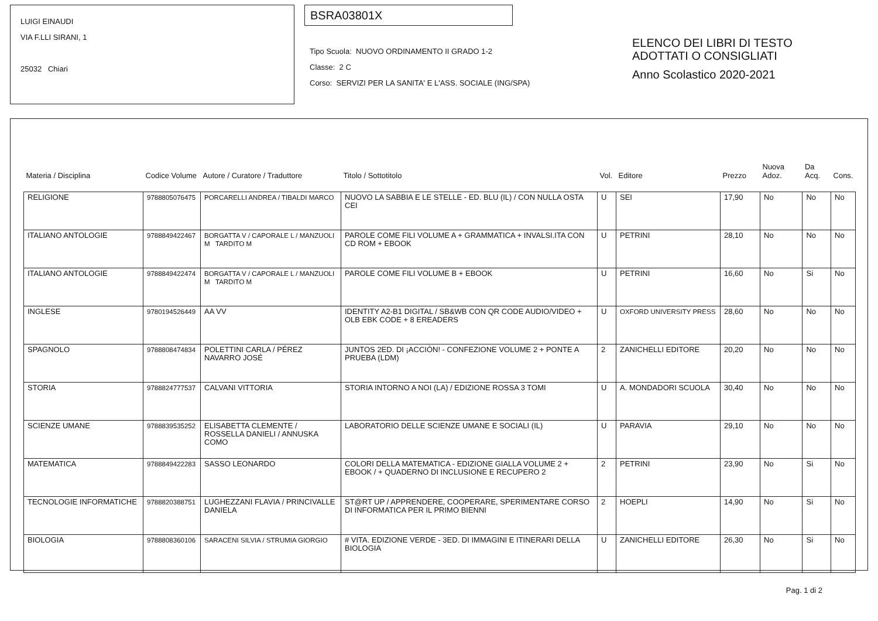LUIGI EINAUDI
VIA F.LLI SIRANI, 1
25032 Chiari
BSRA03801X
Tipo Scuola: NUOVO ORDINAMENTO II GRADO 1-2
Classe: 2 C
Corso: SERVIZI PER LA SANITA' E L'ASS. SOCIALE (ING/SPA)
ELENCO DEI LIBRI DI TESTO
ADOTTATI O CONSIGLIATI
Anno Scolastico 2020-2021
| Materia / Disciplina | Codice Volume | Autore / Curatore / Traduttore | Titolo / Sottotitolo | Vol. | Editore | Prezzo | Nuova Adoz. | Da Acq. | Cons. |
| --- | --- | --- | --- | --- | --- | --- | --- | --- | --- |
| RELIGIONE | 9788805076475 | PORCARELLI ANDREA / TIBALDI MARCO | NUOVO LA SABBIA E LE STELLE - ED. BLU (IL) / CON NULLA OSTA CEI | U | SEI | 17,90 | No | No | No |
| ITALIANO ANTOLOGIE | 9788849422467 | BORGATTA V / CAPORALE L / MANZUOLI M TARDITO M | PAROLE COME FILI VOLUME A + GRAMMATICA + INVALSI.ITA CON CD ROM + EBOOK | U | PETRINI | 28,10 | No | No | No |
| ITALIANO ANTOLOGIE | 9788849422474 | BORGATTA V / CAPORALE L / MANZUOLI M TARDITO M | PAROLE COME FILI VOLUME B + EBOOK | U | PETRINI | 16,60 | No | Si | No |
| INGLESE | 9780194526449 | AA VV | IDENTITY A2-B1 DIGITAL / SB&WB CON QR CODE AUDIO/VIDEO + OLB EBK CODE + 8 EREADERS | U | OXFORD UNIVERSITY PRESS | 28,60 | No | No | No |
| SPAGNOLO | 9788808474834 | POLETTINI CARLA / PÉREZ NAVARRO JOSÉ | JUNTOS 2ED. DI ¡ACCIÒN! - CONFEZIONE VOLUME 2 + PONTE A PRUEBA (LDM) | 2 | ZANICHELLI EDITORE | 20,20 | No | No | No |
| STORIA | 9788824777537 | CALVANI VITTORIA | STORIA INTORNO A NOI (LA) / EDIZIONE ROSSA 3 TOMI | U | A. MONDADORI SCUOLA | 30,40 | No | No | No |
| SCIENZE UMANE | 9788839535252 | ELISABETTA CLEMENTE / ROSSELLA DANIELI / ANNUSKA COMO | LABORATORIO DELLE SCIENZE UMANE E SOCIALI (IL) | U | PARAVIA | 29,10 | No | No | No |
| MATEMATICA | 9788849422283 | SASSO LEONARDO | COLORI DELLA MATEMATICA - EDIZIONE GIALLA VOLUME 2 + EBOOK / + QUADERNO DI INCLUSIONE E RECUPERO 2 | 2 | PETRINI | 23,90 | No | Si | No |
| TECNOLOGIE INFORMATICHE | 9788820388751 | LUGHEZZANI FLAVIA / PRINCIVALLE DANIELA | ST@RT UP / APPRENDERE, COOPERARE, SPERIMENTARE CORSO DI INFORMATICA PER IL PRIMO BIENNI | 2 | HOEPLI | 14,90 | No | Si | No |
| BIOLOGIA | 9788808360106 | SARACENI SILVIA / STRUMIA GIORGIO | # VITA. EDIZIONE VERDE - 3ED. DI IMMAGINI E ITINERARI DELLA BIOLOGIA | U | ZANICHELLI EDITORE | 26,30 | No | Si | No |
Pag. 1 di 2